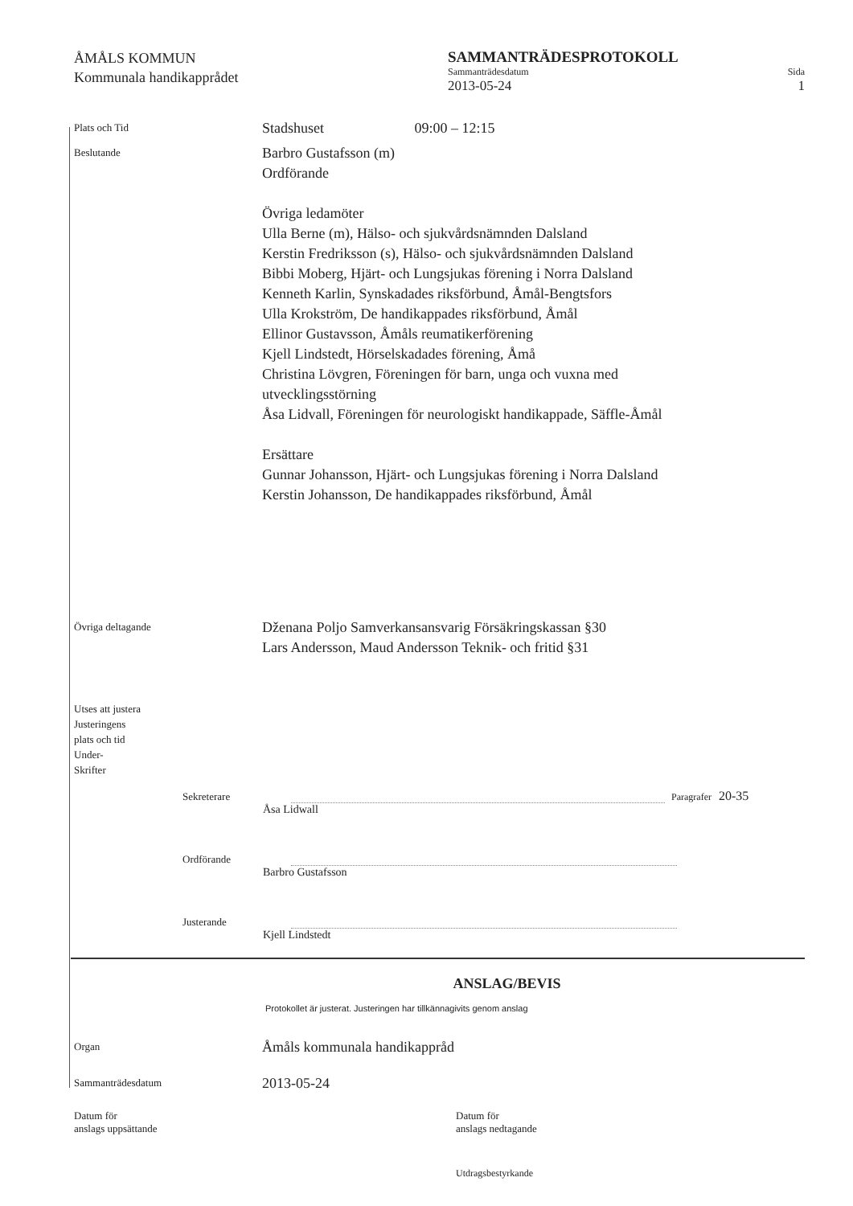ÅMÅLS KOMMUN
Kommunala handikapprådet
SAMMANTRÄDESPROTOKOLL
Sammanträdesdatum Sida
2013-05-24 1
Plats och Tid
Stadshuset 09:00 – 12:15
Beslutande
Barbro Gustafsson (m)
Ordförande
Övriga ledamöter
Ulla Berne (m), Hälso- och sjukvårdsnämnden Dalsland
Kerstin Fredriksson (s), Hälso- och sjukvårdsnämnden Dalsland
Bibbi Moberg, Hjärt- och Lungsjukas förening i Norra Dalsland
Kenneth Karlin, Synskadades riksförbund, Åmål-Bengtsfors
Ulla Krokström, De handikappades riksförbund, Åmål
Ellinor Gustavsson, Åmåls reumatikerförening
Kjell Lindstedt, Hörselskadades förening, Åmå
Christina Lövgren, Föreningen för barn, unga och vuxna med
utvecklingsstörning
Åsa Lidvall, Föreningen för neurologiskt handikappade, Säffle-Åmål
Ersättare
Gunnar Johansson, Hjärt- och Lungsjukas förening i Norra Dalsland
Kerstin Johansson, De handikappades riksförbund, Åmål
Övriga deltagande
Dženana Poljo Samverkansansvarig Försäkringskassan §30
Lars Andersson, Maud Andersson Teknik- och fritid §31
Utses att justera
Justeringens
plats och tid
Under-
Skrifter
Sekreterare
Paragrafer 20-35
Åsa Lidwall
Ordförande
Barbro Gustafsson
Justerande
Kjell Lindstedt
ANSLAG/BEVIS
Protokollet är justerat. Justeringen har tillkännagivits genom anslag
Organ
Åmåls kommunala handikappråd
Sammanträdesdatum
2013-05-24
Datum för
anslags uppsättande
Datum för
anslags nedtagande
Utdragsbestyrkande